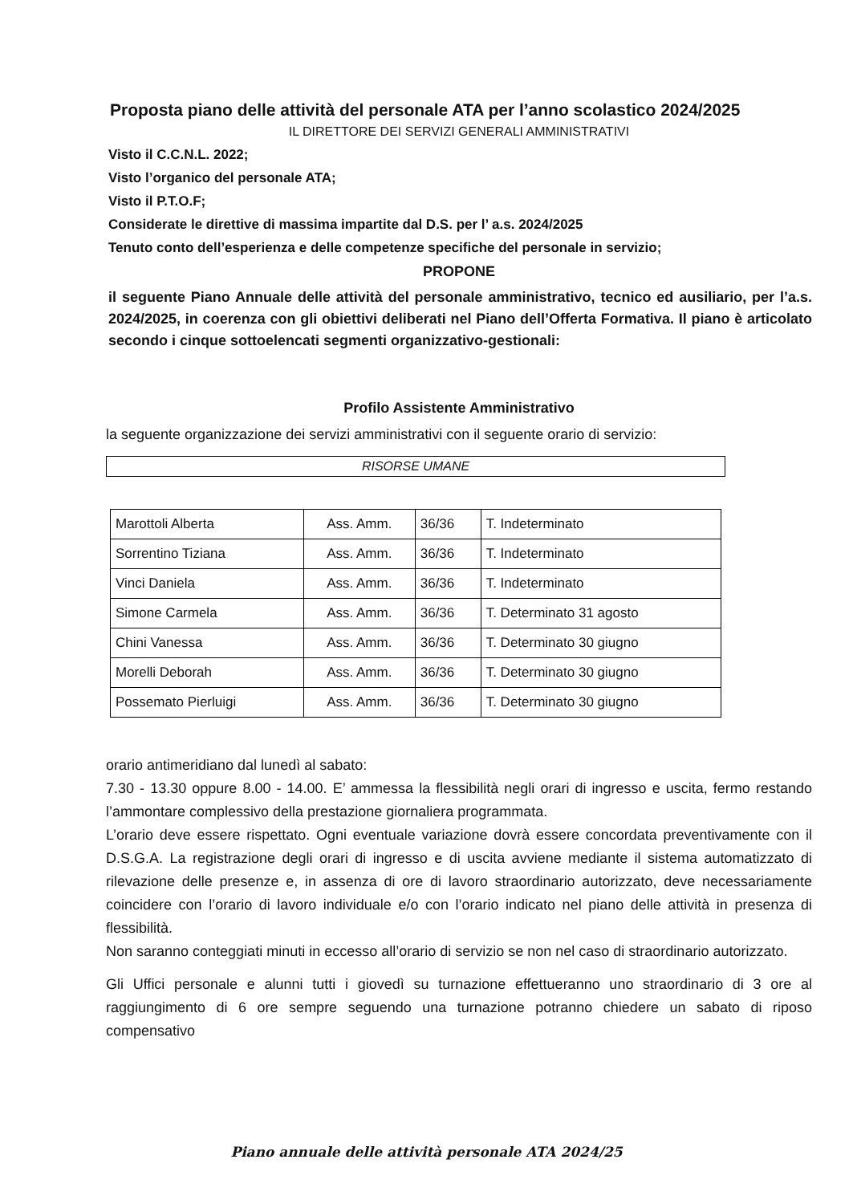Proposta piano delle attività del personale ATA per l’anno scolastico 2024/2025
IL DIRETTORE DEI SERVIZI GENERALI AMMINISTRATIVI
Visto il C.C.N.L. 2022;
Visto l’organico del personale ATA;
Visto il P.T.O.F;
Considerate le direttive di massima impartite dal D.S. per l’ a.s. 2024/2025
Tenuto conto dell’esperienza e delle competenze specifiche del personale in servizio;
PROPONE
il seguente Piano Annuale delle attività del personale amministrativo, tecnico ed ausiliario, per l’a.s. 2024/2025, in coerenza con gli obiettivi deliberati nel Piano dell’Offerta Formativa. Il piano è articolato secondo i cinque sottoelencati segmenti organizzativo-gestionali:
Profilo Assistente Amministrativo
la seguente organizzazione dei servizi amministrativi con il seguente orario di servizio:
RISORSE UMANE
| Marottoli Alberta | Ass. Amm. | 36/36 | T. Indeterminato |
| Sorrentino Tiziana | Ass. Amm. | 36/36 | T. Indeterminato |
| Vinci Daniela | Ass. Amm. | 36/36 | T. Indeterminato |
| Simone Carmela | Ass. Amm. | 36/36 | T. Determinato 31 agosto |
| Chini Vanessa | Ass. Amm. | 36/36 | T. Determinato 30 giugno |
| Morelli Deborah | Ass. Amm. | 36/36 | T. Determinato 30 giugno |
| Possemato Pierluigi | Ass. Amm. | 36/36 | T. Determinato 30 giugno |
orario antimeridiano dal lunedì al sabato:
7.30 - 13.30 oppure 8.00 - 14.00. E’ ammessa la flessibilità negli orari di ingresso e uscita, fermo restando l’ammontare complessivo della prestazione giornaliera programmata.
L’orario deve essere rispettato. Ogni eventuale variazione dovrà essere concordata preventivamente con il D.S.G.A. La registrazione degli orari di ingresso e di uscita avviene mediante il sistema automatizzato di rilevazione delle presenze e, in assenza di ore di lavoro straordinario autorizzato, deve necessariamente coincidere con l’orario di lavoro individuale e/o con l’orario indicato nel piano delle attività in presenza di flessibilità.
Non saranno conteggiati minuti in eccesso all’orario di servizio se non nel caso di straordinario autorizzato.
Gli Uffici personale e alunni tutti i giovedì su turnazione effettueranno uno straordinario di 3 ore al raggiungimento di 6 ore sempre seguendo una turnazione potranno chiedere un sabato di riposo compensativo
Piano annuale delle attività personale ATA 2024/25